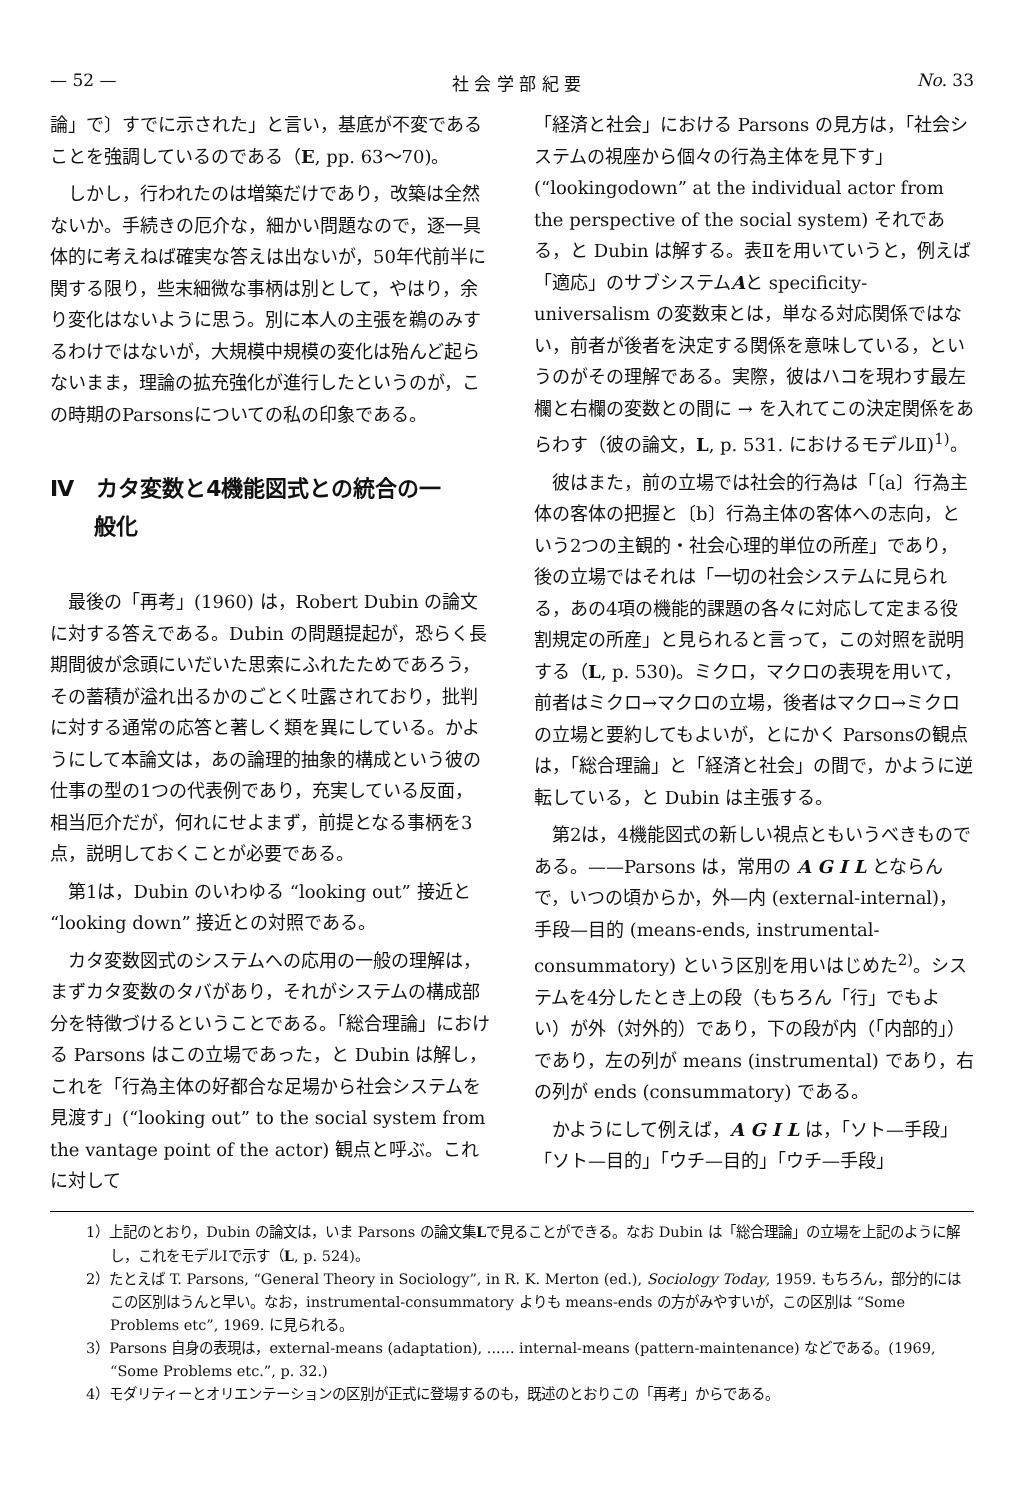— 52 — 社 会 学 部 紀 要 No. 33
論」で〕すでに示された」と言い，基底が不変であることを強調しているのである（E, pp. 63〜70)。
しかし，行われたのは増築だけであり，改築は全然ないか。手続きの厄介な，細かい問題なので，逐一具体的に考えねば確実な答えは出ないが，50年代前半に関する限り，些末細微な事柄は別として，やはり，余り変化はないように思う。別に本人の主張を鵜のみするわけではないが，大規模中規模の変化は殆んど起らないまま，理論の拡充強化が進行したというのが，この時期のParsonsについての私の印象である。
Ⅳ　カタ変数と4機能図式との統合の一
　　般化
最後の「再考」(1960) は，Robert Dubin の論文に対する答えである。Dubin の問題提起が，恐らく長期間彼が念頭にいだいた思索にふれたためであろう，その蓄積が溢れ出るかのごとく吐露されており，批判に対する通常の応答と著しく類を異にしている。かようにして本論文は，あの論理的抽象的構成という彼の仕事の型の1つの代表例であり，充実している反面，相当厄介だが，何れにせよまず，前提となる事柄を3点，説明しておくことが必要である。
第1は，Dubin のいわゆる “looking out” 接近と “looking down” 接近との対照である。
カタ変数図式のシステムへの応用の一般の理解は，まずカタ変数のタバがあり，それがシステムの構成部分を特徴づけるということである。「総合理論」における Parsons はこの立場であった，と Dubin は解し，これを「行為主体の好都合な足場から社会システムを見渡す」(“looking out” to the social system from the vantage point of the actor) 観点と呼ぶ。これに対して
「経済と社会」における Parsons の見方は，「社会システムの視座から個々の行為主体を見下す」(“lookingodown” at the individual actor from the perspective of the social system) それである，と Dubin は解する。表Ⅱを用いていうと，例えば「適応」のサブシステムAと specificity-universalism の変数束とは，単なる対応関係ではない，前者が後者を決定する関係を意味している，というのがその理解である。実際，彼はハコを現わす最左欄と右欄の変数との間に → を入れてこの決定関係をあらわす（彼の論文，L, p. 531. におけるモデルⅡ)<sup>1)</sup>。
彼はまた，前の立場では社会的行為は「〔a〕行為主体の客体の把握と〔b〕行為主体の客体への志向，という2つの主観的・社会心理的単位の所産」であり，後の立場ではそれは「一切の社会システムに見られる，あの4項の機能的課題の各々に対応して定まる役割規定の所産」と見られると言って，この対照を説明する（L, p. 530)。ミクロ，マクロの表現を用いて，前者はミクロ→マクロの立場，後者はマクロ→ミクロの立場と要約してもよいが，とにかく Parsonsの観点は，「総合理論」と「経済と社会」の間で，かように逆転している，と Dubin は主張する。
第2は，4機能図式の新しい視点ともいうべきものである。——Parsons は，常用の A G I L とならんで，いつの頃からか，外—内 (external-internal)，手段—目的 (means-ends, instrumental-consummatory) という区別を用いはじめた<sup>2)</sup>。システムを4分したとき上の段（もちろん「行」でもよい）が外（対外的）であり，下の段が内（「内部的」）であり，左の列が means (instrumental) であり，右の列が ends (consummatory) である。
かようにして例えば，A G I L は，「ソト—手段」「ソト—目的」「ウチ—目的」「ウチ—手段」
1）上記のとおり，Dubin の論文は，いま Parsons の論文集Lで見ることができる。なお Dubin は「総合理論」の立場を上記のように解し，これをモデルⅠで示す（L, p. 524)。
2）たとえば T. Parsons, “General Theory in Sociology”, in R. K. Merton (ed.), Sociology Today, 1959. もちろん，部分的にはこの区別はうんと早い。なお，instrumental-consummatory よりも means-ends の方がみやすいが，この区別は “Some Problems etc”, 1969. に見られる。
3）Parsons 自身の表現は，external-means (adaptation), ...... internal-means (pattern-maintenance) などである。(1969, “Some Problems etc.”, p. 32.)
4）モダリティーとオリエンテーションの区別が正式に登場するのも，既述のとおりこの「再考」からである。